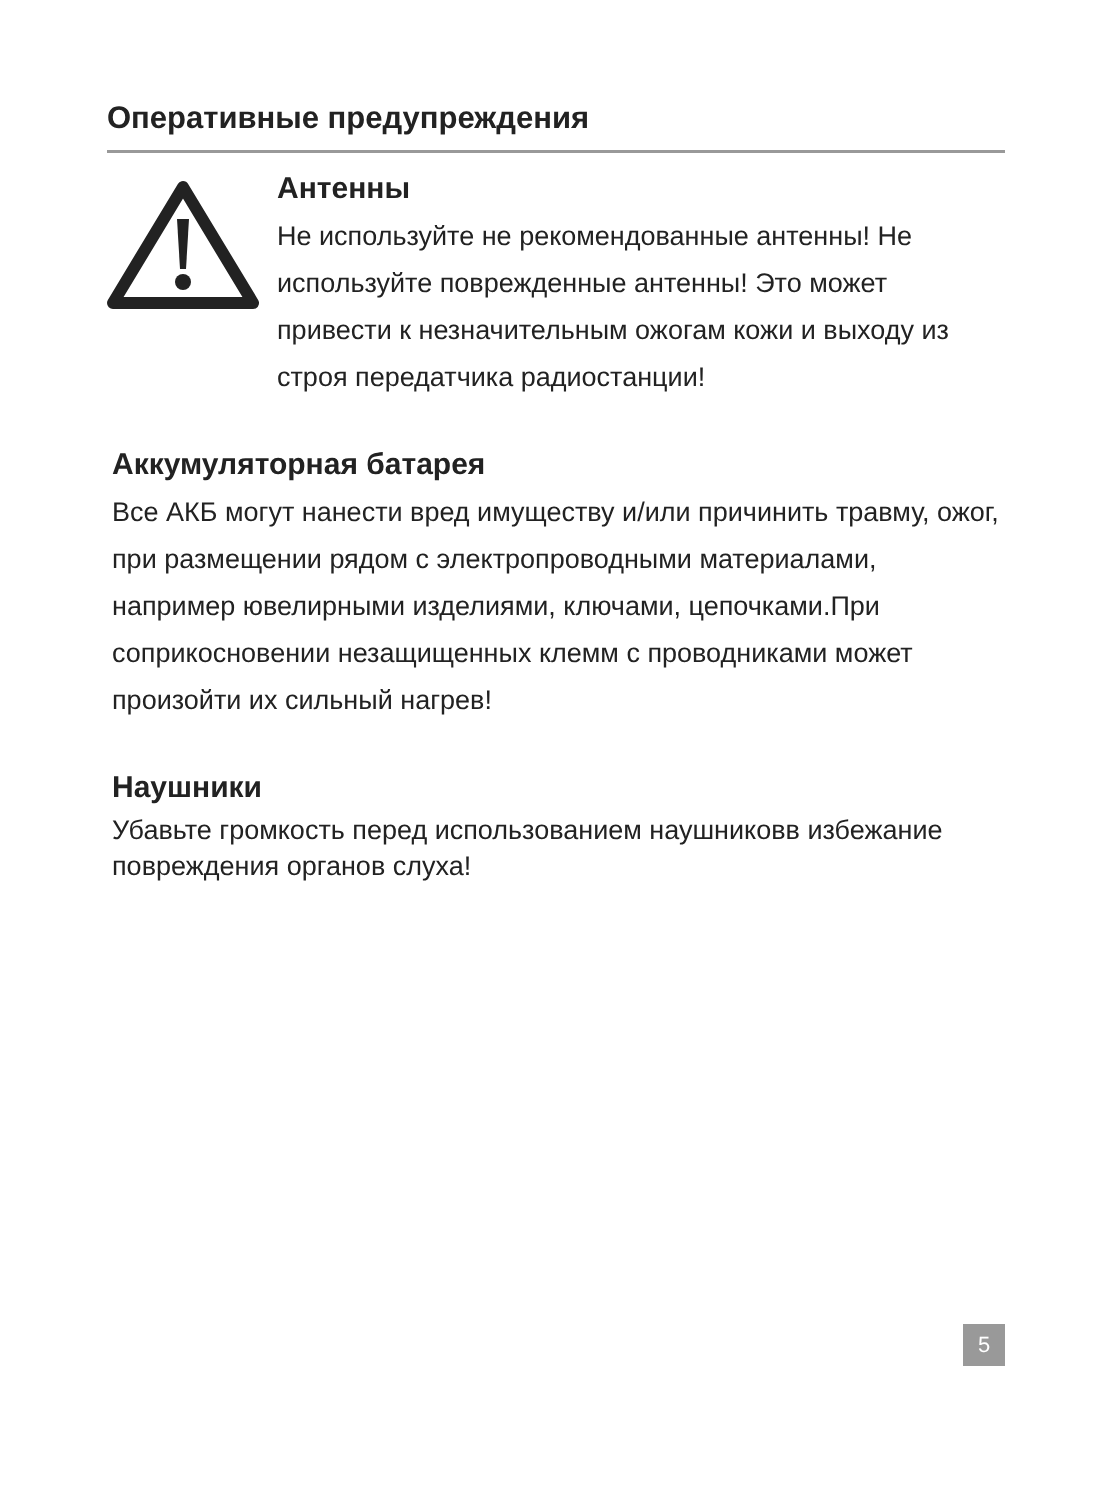Оперативные предупреждения
Антенны
Не используйте не рекомендованные антенны! Не используйте поврежденные антенны! Это может привести к незначительным ожогам кожи и выходу из строя передатчика радиостанции!
Аккумуляторная батарея
Все АКБ могут нанести вред имуществу и/или причинить травму, ожог, при размещении рядом с электропроводными материалами, например ювелирными изделиями, ключами, цепочками.При соприкосновении незащищенных клемм с проводниками может произойти их сильный нагрев!
Наушники
Убавьте громкость перед использованием наушниковв избежание повреждения органов слуха!
5